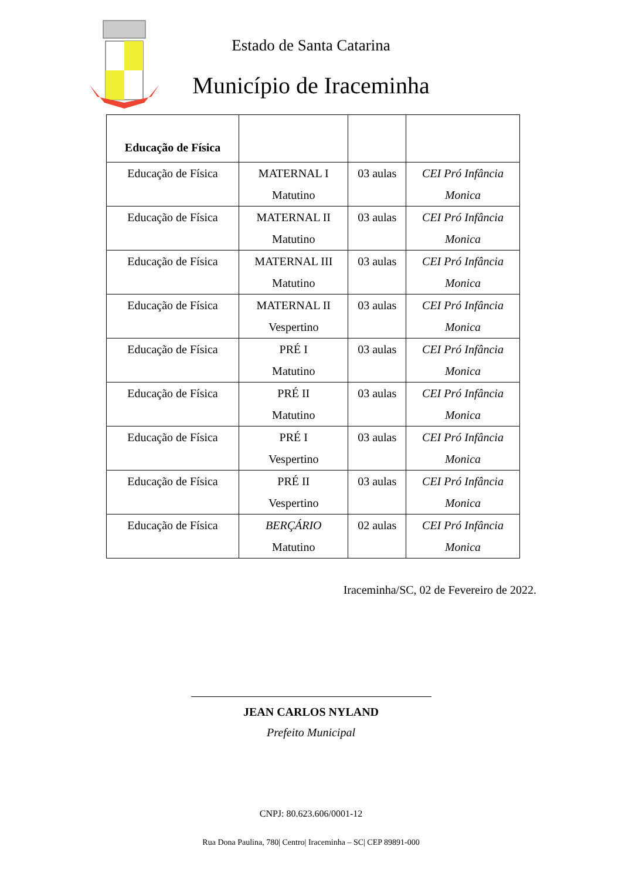Estado de Santa Catarina
Município de Iraceminha
| Educação de Física | | | |
| --- | --- | --- | --- |
| Educação de Física | MATERNAL I Matutino | 03 aulas | CEI Pró Infância Monica |
| Educação de Física | MATERNAL II Matutino | 03 aulas | CEI Pró Infância Monica |
| Educação de Física | MATERNAL III Matutino | 03 aulas | CEI Pró Infância Monica |
| Educação de Física | MATERNAL II Vespertino | 03 aulas | CEI Pró Infância Monica |
| Educação de Física | PRÉ I Matutino | 03 aulas | CEI Pró Infância Monica |
| Educação de Física | PRÉ II Matutino | 03 aulas | CEI Pró Infância Monica |
| Educação de Física | PRÉ I Vespertino | 03 aulas | CEI Pró Infância Monica |
| Educação de Física | PRÉ II Vespertino | 03 aulas | CEI Pró Infância Monica |
| Educação de Física | BERÇÁRIO Matutino | 02 aulas | CEI Pró Infância Monica |
Iraceminha/SC, 02 de Fevereiro de 2022.
JEAN CARLOS NYLAND
Prefeito Municipal
CNPJ: 80.623.606/0001-12
Rua Dona Paulina, 780| Centro| Iraceminha – SC| CEP 89891-000